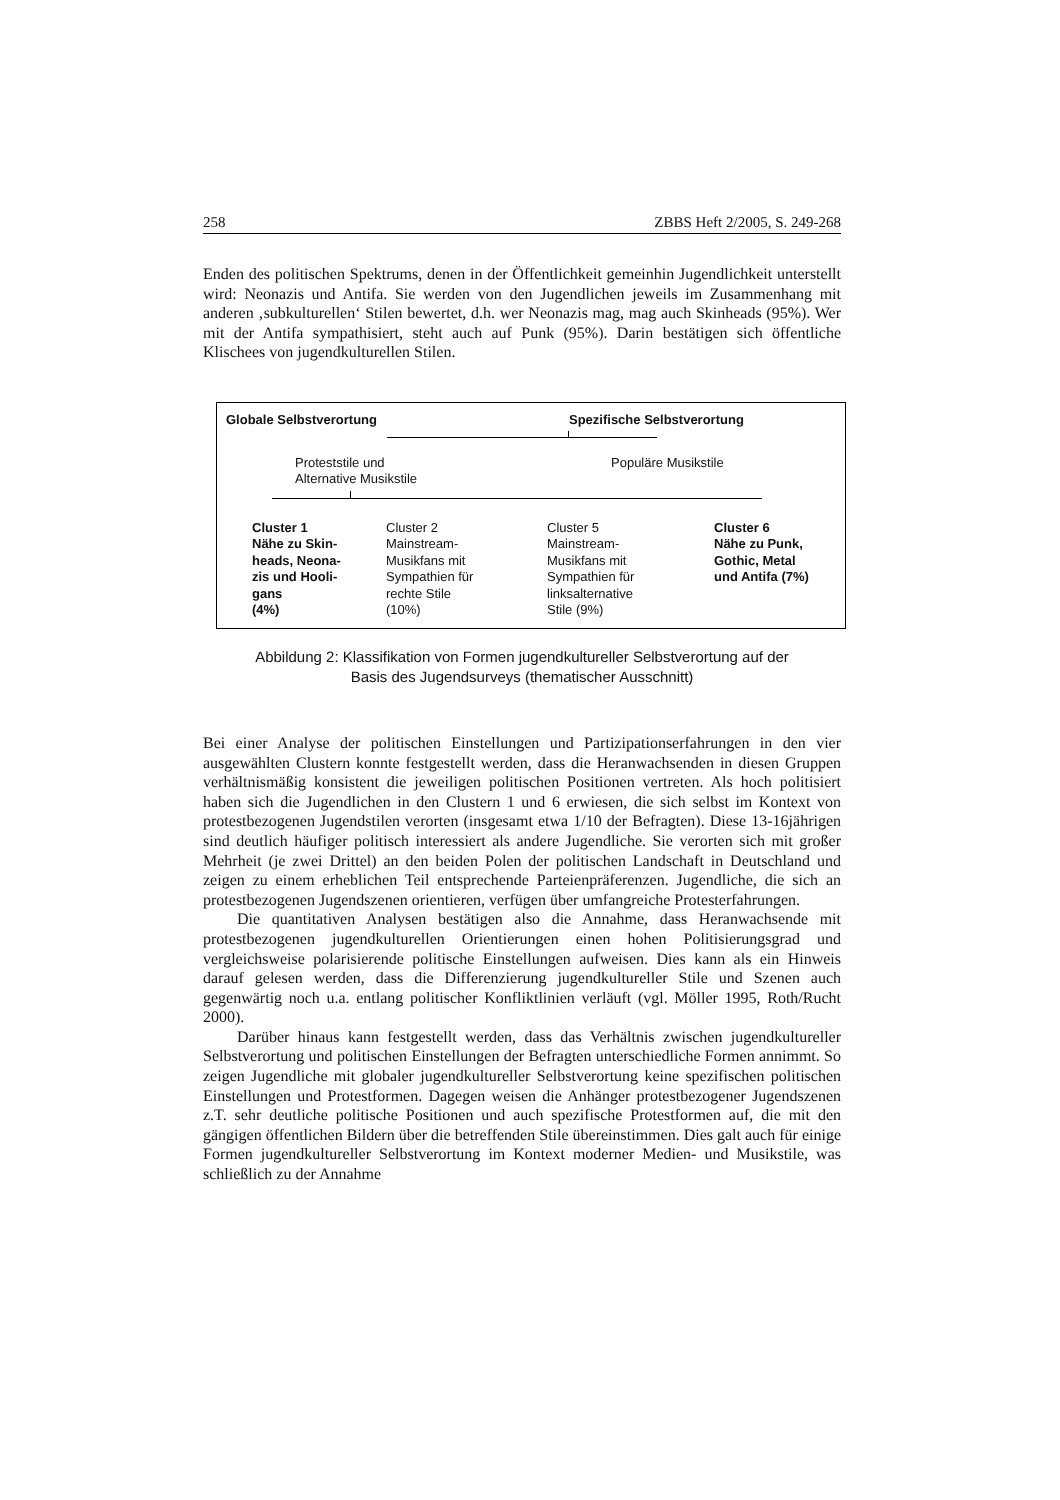258 ZBBS Heft 2/2005, S. 249-268
Enden des politischen Spektrums, denen in der Öffentlichkeit gemeinhin Jugendlichkeit unterstellt wird: Neonazis und Antifa. Sie werden von den Jugendlichen jeweils im Zusammenhang mit anderen ‚subkulturellen‘ Stilen bewertet, d.h. wer Neonazis mag, mag auch Skinheads (95%). Wer mit der Antifa sympathisiert, steht auch auf Punk (95%). Darin bestätigen sich öffentliche Klischees von jugendkulturellen Stilen.
Globale Selbstverortung Spezifische Selbstverortung
Proteststile und
Alternative Musikstile
Populäre Musikstile
Cluster 1
Nähe zu Skin-
heads, Neona-
zis und Hooli-
gans
(4%)
Cluster 2
Mainstream-
Musikfans mit
Sympathien für
rechte Stile
(10%)
Cluster 5
Mainstream-
Musikfans mit
Sympathien für
linksalternative
Stile (9%)
Cluster 6
Nähe zu Punk,
Gothic, Metal
und Antifa (7%)
Abbildung 2: Klassifikation von Formen jugendkultureller Selbstverortung auf der
Basis des Jugendsurveys (thematischer Ausschnitt)
Bei einer Analyse der politischen Einstellungen und Partizipationserfahrungen in den vier ausgewählten Clustern konnte festgestellt werden, dass die Heranwachsenden in diesen Gruppen verhältnismäßig konsistent die jeweiligen politischen Positionen vertreten. Als hoch politisiert haben sich die Jugendlichen in den Clustern 1 und 6 erwiesen, die sich selbst im Kontext von protestbezogenen Jugendstilen verorten (insgesamt etwa 1/10 der Befragten). Diese 13-16jährigen sind deutlich häufiger politisch interessiert als andere Jugendliche. Sie verorten sich mit großer Mehrheit (je zwei Drittel) an den beiden Polen der politischen Landschaft in Deutschland und zeigen zu einem erheblichen Teil entsprechende Parteienpräferenzen. Jugendliche, die sich an protestbezogenen Jugendszenen orientieren, verfügen über umfangreiche Protesterfahrungen.
Die quantitativen Analysen bestätigen also die Annahme, dass Heranwachsende mit protestbezogenen jugendkulturellen Orientierungen einen hohen Politisierungsgrad und vergleichsweise polarisierende politische Einstellungen aufweisen. Dies kann als ein Hinweis darauf gelesen werden, dass die Differenzierung jugendkultureller Stile und Szenen auch gegenwärtig noch u.a. entlang politischer Konfliktlinien verläuft (vgl. Möller 1995, Roth/Rucht 2000).
Darüber hinaus kann festgestellt werden, dass das Verhältnis zwischen jugendkultureller Selbstverortung und politischen Einstellungen der Befragten unterschiedliche Formen annimmt. So zeigen Jugendliche mit globaler jugendkultureller Selbstverortung keine spezifischen politischen Einstellungen und Protestformen. Dagegen weisen die Anhänger protestbezogener Jugendszenen z.T. sehr deutliche politische Positionen und auch spezifische Protestformen auf, die mit den gängigen öffentlichen Bildern über die betreffenden Stile übereinstimmen. Dies galt auch für einige Formen jugendkultureller Selbstverortung im Kontext moderner Medien- und Musikstile, was schließlich zu der Annahme